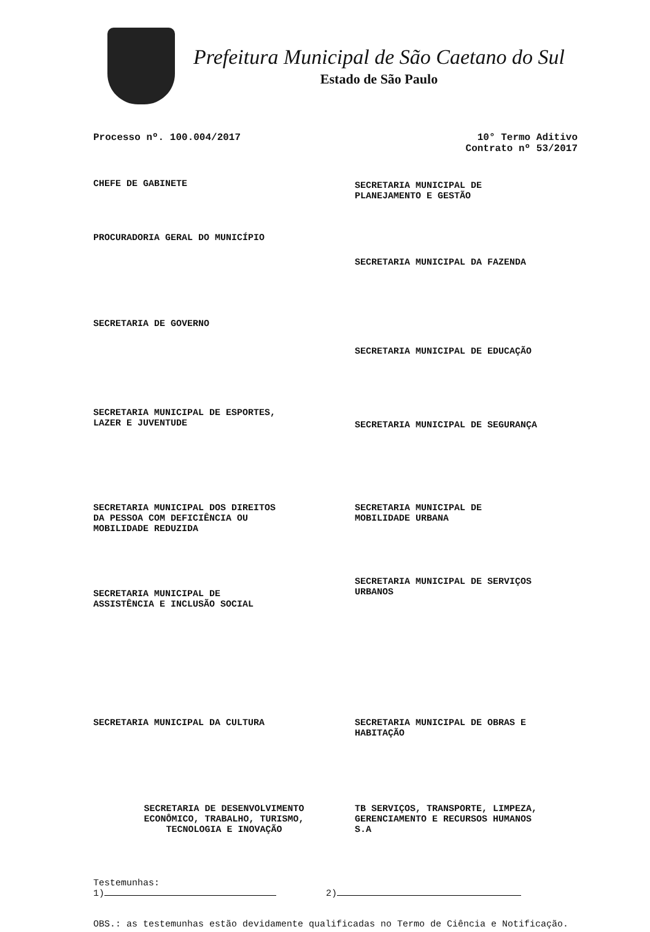Prefeitura Municipal de São Caetano do Sul
Estado de São Paulo
Processo nº. 100.004/2017 10° Termo Aditivo
Contrato nº 53/2017
CHEFE DE GABINETE
SECRETARIA MUNICIPAL DE
PLANEJAMENTO E GESTÃO
PROCURADORIA GERAL DO MUNICÍPIO
SECRETARIA MUNICIPAL DA FAZENDA
SECRETARIA DE GOVERNO
SECRETARIA MUNICIPAL DE EDUCAÇÃO
SECRETARIA MUNICIPAL DE ESPORTES,
LAZER E JUVENTUDE
SECRETARIA MUNICIPAL DE SEGURANÇA
SECRETARIA MUNICIPAL DOS DIREITOS
DA PESSOA COM DEFICIÊNCIA OU
MOBILIDADE REDUZIDA
SECRETARIA MUNICIPAL DE
MOBILIDADE URBANA
SECRETARIA MUNICIPAL DE
ASSISTÊNCIA E INCLUSÃO SOCIAL
SECRETARIA MUNICIPAL DE SERVIÇOS
URBANOS
SECRETARIA MUNICIPAL DA CULTURA
SECRETARIA MUNICIPAL DE OBRAS E
HABITAÇÃO
SECRETARIA DE DESENVOLVIMENTO
ECONÔMICO, TRABALHO, TURISMO,
TECNOLOGIA E INOVAÇÃO
TB SERVIÇOS, TRANSPORTE, LIMPEZA,
GERENCIAMENTO E RECURSOS HUMANOS
S.A
Testemunhas:
1) 2)
OBS.: as testemunhas estão devidamente qualificadas no Termo de Ciência e Notificação.